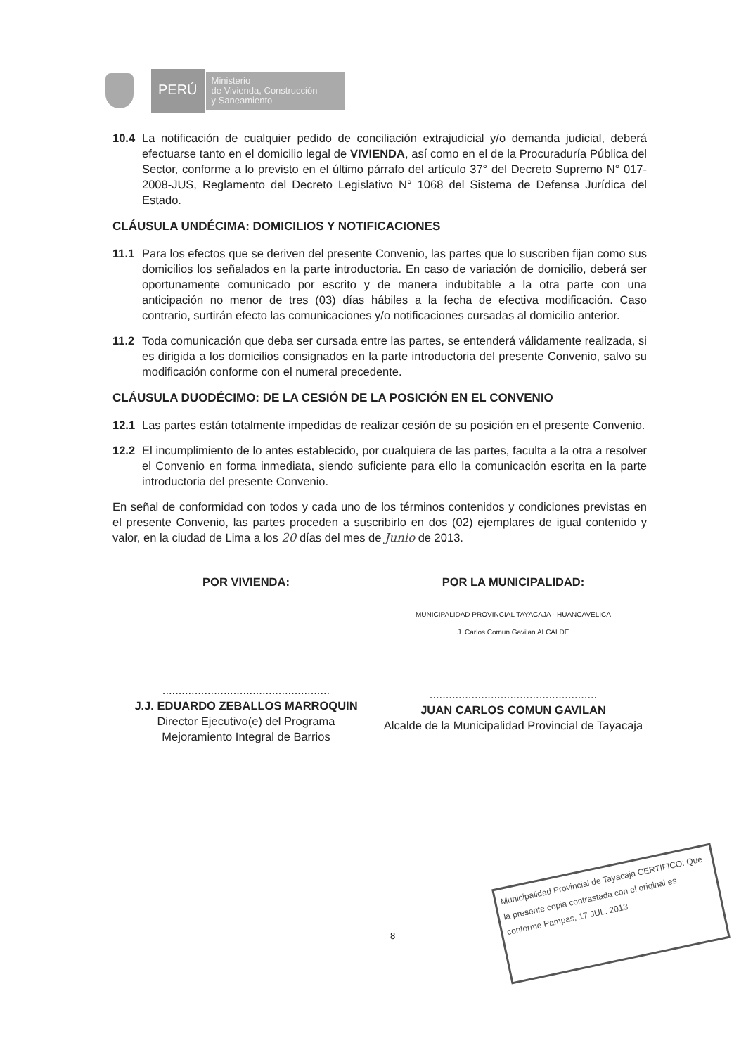PERÚ
Ministerio
de Vivienda, Construcción
y Saneamiento
10.4 La notificación de cualquier pedido de conciliación extrajudicial y/o demanda judicial, deberá efectuarse tanto en el domicilio legal de VIVIENDA, así como en el de la Procuraduría Pública del Sector, conforme a lo previsto en el último párrafo del artículo 37° del Decreto Supremo N° 017-2008-JUS, Reglamento del Decreto Legislativo N° 1068 del Sistema de Defensa Jurídica del Estado.
CLÁUSULA UNDÉCIMA: DOMICILIOS Y NOTIFICACIONES
11.1 Para los efectos que se deriven del presente Convenio, las partes que lo suscriben fijan como sus domicilios los señalados en la parte introductoria. En caso de variación de domicilio, deberá ser oportunamente comunicado por escrito y de manera indubitable a la otra parte con una anticipación no menor de tres (03) días hábiles a la fecha de efectiva modificación. Caso contrario, surtirán efecto las comunicaciones y/o notificaciones cursadas al domicilio anterior.
11.2 Toda comunicación que deba ser cursada entre las partes, se entenderá válidamente realizada, si es dirigida a los domicilios consignados en la parte introductoria del presente Convenio, salvo su modificación conforme con el numeral precedente.
CLÁUSULA DUODÉCIMO: DE LA CESIÓN DE LA POSICIÓN EN EL CONVENIO
12.1 Las partes están totalmente impedidas de realizar cesión de su posición en el presente Convenio.
12.2 El incumplimiento de lo antes establecido, por cualquiera de las partes, faculta a la otra a resolver el Convenio en forma inmediata, siendo suficiente para ello la comunicación escrita en la parte introductoria del presente Convenio.
En señal de conformidad con todos y cada uno de los términos contenidos y condiciones previstas en el presente Convenio, las partes proceden a suscribirlo en dos (02) ejemplares de igual contenido y valor, en la ciudad de Lima a los 20 días del mes de Junio de 2013.
POR VIVIENDA:
....................................................
J.J. EDUARDO ZEBALLOS MARROQUIN
Director Ejecutivo(e) del Programa
Mejoramiento Integral de Barrios
POR LA MUNICIPALIDAD:
MUNICIPALIDAD PROVINCIAL TAYACAJA - HUANCAVELICA
J. Carlos Comun Gavilan ALCALDE
....................................................
JUAN CARLOS COMUN GAVILAN
Alcalde de la Municipalidad Provincial de Tayacaja
8
Municipalidad Provincial de Tayacaja CERTIFICO: Que la presente copia contrastada con el original es conforme Pampas, 17 JUL. 2013